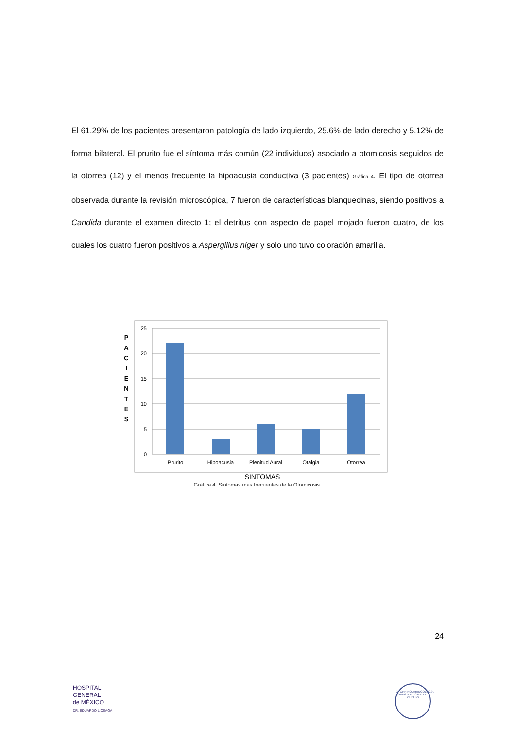El 61.29% de los pacientes presentaron patología de lado izquierdo, 25.6% de lado derecho y 5.12% de forma bilateral. El prurito fue el síntoma más común (22 individuos) asociado a otomicosis seguidos de la otorrea (12) y el menos frecuente la hipoacusia conductiva (3 pacientes) Gráfica 4. El tipo de otorrea observada durante la revisión microscópica, 7 fueron de características blanquecinas, siendo positivos a Candida durante el examen directo 1; el detritus con aspecto de papel mojado fueron cuatro, de los cuales los cuatro fueron positivos a Aspergillus niger y solo uno tuvo coloración amarilla.
P
A
C
I
E
N
T
E
S
25
20
15
10
5
0
Prurito
Hipoacusia
Plenitud Aural
Otalgia
Otorrea
SINTOMAS
Gráfica 4. Sintomas mas frecuentes de la Otomicosis.
24
HOSPITAL
GENERAL
de MÉXICO
DR. EDUARDO LICEAGA
OTORRINOLARINGOLOGÍA
CIRUGÍA DE CABEZA Y CUELLO